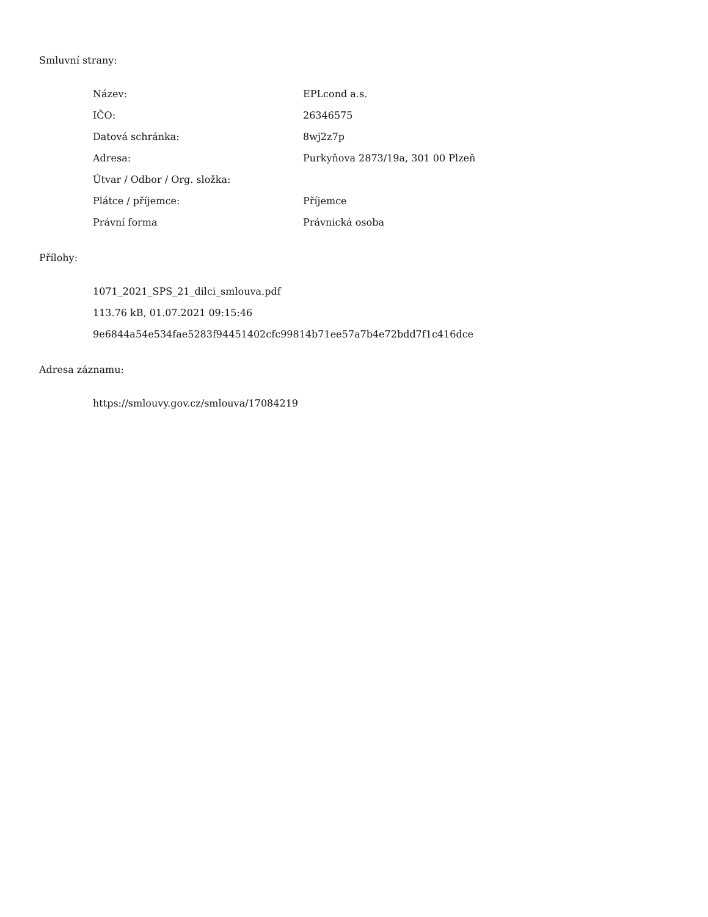Smluvní strany:
| Název: | EPLcond a.s. |
| IČO: | 26346575 |
| Datová schránka: | 8wj2z7p |
| Adresa: | Purkyňova 2873/19a, 301 00 Plzeň |
| Útvar / Odbor / Org. složka: | |
| Plátce / příjemce: | Příjemce |
| Právní forma | Právnická osoba |
Přílohy:
1071_2021_SPS_21_dilci_smlouva.pdf
113.76 kB, 01.07.2021 09:15:46
9e6844a54e534fae5283f94451402cfc99814b71ee57a7b4e72bdd7f1c416dce
Adresa záznamu:
https://smlouvy.gov.cz/smlouva/17084219